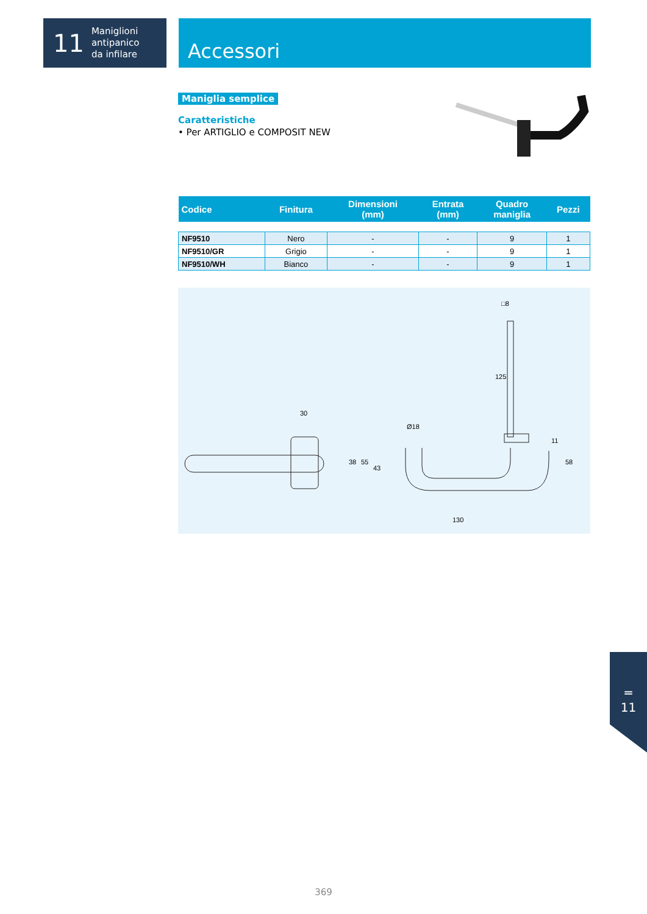11 Maniglioni
antipanico
da infilare
Accessori
Maniglia semplice
Caratteristiche
• Per ARTIGLIO e COMPOSIT NEW
| Codice | Finitura | Dimensioni (mm) | Entrata (mm) | Quadro maniglia | Pezzi |
| --- | --- | --- | --- | --- | --- |
| NF9510 | Nero | - | - | 9 | 1 |
| NF9510/GR | Grigio | - | - | 9 | 1 |
| NF9510/WH | Bianco | - | - | 9 | 1 |
30
38
55
43
Ø18
130
125
□8
11
58
═
11
369